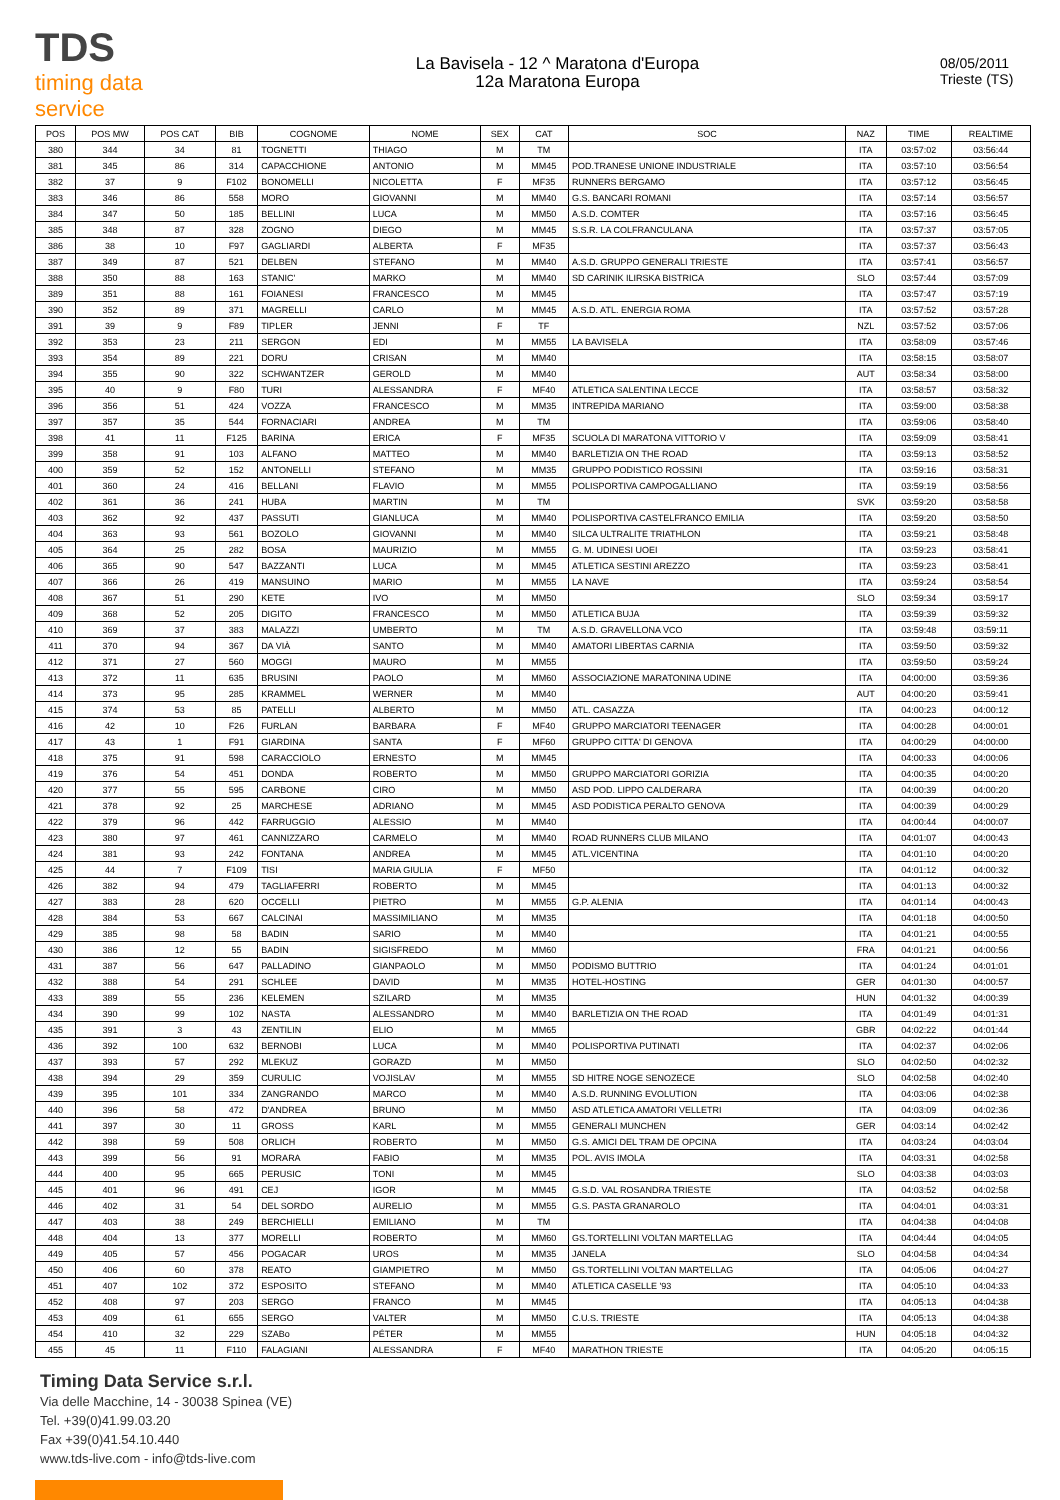TDS
timing data service
La Bavisela - 12 ^ Maratona d'Europa
12a Maratona Europa
08/05/2011
Trieste (TS)
| POS | POS MW | POS CAT | BIB | COGNOME | NOME | SEX | CAT | SOC | NAZ | TIME | REALTIME |
| --- | --- | --- | --- | --- | --- | --- | --- | --- | --- | --- | --- |
| 380 | 344 | 34 | 81 | TOGNETTI | THIAGO | M | TM | | ITA | 03:57:02 | 03:56:44 |
| 381 | 345 | 86 | 314 | CAPACCHIONE | ANTONIO | M | MM45 | POD.TRANESE UNIONE INDUSTRIALE | ITA | 03:57:10 | 03:56:54 |
| 382 | 37 | 9 | F102 | BONOMELLI | NICOLETTA | F | MF35 | RUNNERS BERGAMO | ITA | 03:57:12 | 03:56:45 |
| 383 | 346 | 86 | 558 | MORO | GIOVANNI | M | MM40 | G.S. BANCARI ROMANI | ITA | 03:57:14 | 03:56:57 |
| 384 | 347 | 50 | 185 | BELLINI | LUCA | M | MM50 | A.S.D. COMTER | ITA | 03:57:16 | 03:56:45 |
| 385 | 348 | 87 | 328 | ZOGNO | DIEGO | M | MM45 | S.S.R. LA COLFRANCULANA | ITA | 03:57:37 | 03:57:05 |
| 386 | 38 | 10 | F97 | GAGLIARDI | ALBERTA | F | MF35 | | ITA | 03:57:37 | 03:56:43 |
| 387 | 349 | 87 | 521 | DELBEN | STEFANO | M | MM40 | A.S.D. GRUPPO GENERALI TRIESTE | ITA | 03:57:41 | 03:56:57 |
| 388 | 350 | 88 | 163 | STANIC' | MARKO | M | MM40 | SD CARINIK ILIRSKA BISTRICA | SLO | 03:57:44 | 03:57:09 |
| 389 | 351 | 88 | 161 | FOIANESI | FRANCESCO | M | MM45 | | ITA | 03:57:47 | 03:57:19 |
| 390 | 352 | 89 | 371 | MAGRELLI | CARLO | M | MM45 | A.S.D. ATL. ENERGIA ROMA | ITA | 03:57:52 | 03:57:28 |
| 391 | 39 | 9 | F89 | TIPLER | JENNI | F | TF | | NZL | 03:57:52 | 03:57:06 |
| 392 | 353 | 23 | 211 | SERGON | EDI | M | MM55 | LA BAVISELA | ITA | 03:58:09 | 03:57:46 |
| 393 | 354 | 89 | 221 | DORU | CRISAN | M | MM40 | | ITA | 03:58:15 | 03:58:07 |
| 394 | 355 | 90 | 322 | SCHWANTZER | GEROLD | M | MM40 | | AUT | 03:58:34 | 03:58:00 |
| 395 | 40 | 9 | F80 | TURI | ALESSANDRA | F | MF40 | ATLETICA SALENTINA LECCE | ITA | 03:58:57 | 03:58:32 |
| 396 | 356 | 51 | 424 | VOZZA | FRANCESCO | M | MM35 | INTREPIDA MARIANO | ITA | 03:59:00 | 03:58:38 |
| 397 | 357 | 35 | 544 | FORNACIARI | ANDREA | M | TM | | ITA | 03:59:06 | 03:58:40 |
| 398 | 41 | 11 | F125 | BARINA | ERICA | F | MF35 | SCUOLA DI MARATONA VITTORIO V | ITA | 03:59:09 | 03:58:41 |
| 399 | 358 | 91 | 103 | ALFANO | MATTEO | M | MM40 | BARLETIZIA ON THE ROAD | ITA | 03:59:13 | 03:58:52 |
| 400 | 359 | 52 | 152 | ANTONELLI | STEFANO | M | MM35 | GRUPPO PODISTICO ROSSINI | ITA | 03:59:16 | 03:58:31 |
| 401 | 360 | 24 | 416 | BELLANI | FLAVIO | M | MM55 | POLISPORTIVA CAMPOGALLIANO | ITA | 03:59:19 | 03:58:56 |
| 402 | 361 | 36 | 241 | HUBA | MARTIN | M | TM | | SVK | 03:59:20 | 03:58:58 |
| 403 | 362 | 92 | 437 | PASSUTI | GIANLUCA | M | MM40 | POLISPORTIVA CASTELFRANCO EMILIA | ITA | 03:59:20 | 03:58:50 |
| 404 | 363 | 93 | 561 | BOZOLO | GIOVANNI | M | MM40 | SILCA ULTRALITE TRIATHLON | ITA | 03:59:21 | 03:58:48 |
| 405 | 364 | 25 | 282 | BOSA | MAURIZIO | M | MM55 | G. M. UDINESI UOEI | ITA | 03:59:23 | 03:58:41 |
| 406 | 365 | 90 | 547 | BAZZANTI | LUCA | M | MM45 | ATLETICA SESTINI AREZZO | ITA | 03:59:23 | 03:58:41 |
| 407 | 366 | 26 | 419 | MANSUINO | MARIO | M | MM55 | LA NAVE | ITA | 03:59:24 | 03:58:54 |
| 408 | 367 | 51 | 290 | KETE | IVO | M | MM50 | | SLO | 03:59:34 | 03:59:17 |
| 409 | 368 | 52 | 205 | DIGITO | FRANCESCO | M | MM50 | ATLETICA BUJA | ITA | 03:59:39 | 03:59:32 |
| 410 | 369 | 37 | 383 | MALAZZI | UMBERTO | M | TM | A.S.D. GRAVELLONA VCO | ITA | 03:59:48 | 03:59:11 |
| 411 | 370 | 94 | 367 | DA VIÀ | SANTO | M | MM40 | AMATORI LIBERTAS CARNIA | ITA | 03:59:50 | 03:59:32 |
| 412 | 371 | 27 | 560 | MOGGI | MAURO | M | MM55 | | ITA | 03:59:50 | 03:59:24 |
| 413 | 372 | 11 | 635 | BRUSINI | PAOLO | M | MM60 | ASSOCIAZIONE MARATONINA UDINE | ITA | 04:00:00 | 03:59:36 |
| 414 | 373 | 95 | 285 | KRAMMEL | WERNER | M | MM40 | | AUT | 04:00:20 | 03:59:41 |
| 415 | 374 | 53 | 85 | PATELLI | ALBERTO | M | MM50 | ATL. CASAZZA | ITA | 04:00:23 | 04:00:12 |
| 416 | 42 | 10 | F26 | FURLAN | BARBARA | F | MF40 | GRUPPO MARCIATORI TEENAGER | ITA | 04:00:28 | 04:00:01 |
| 417 | 43 | 1 | F91 | GIARDINA | SANTA | F | MF60 | GRUPPO CITTA' DI GENOVA | ITA | 04:00:29 | 04:00:00 |
| 418 | 375 | 91 | 598 | CARACCIOLO | ERNESTO | M | MM45 | | ITA | 04:00:33 | 04:00:06 |
| 419 | 376 | 54 | 451 | DONDA | ROBERTO | M | MM50 | GRUPPO MARCIATORI GORIZIA | ITA | 04:00:35 | 04:00:20 |
| 420 | 377 | 55 | 595 | CARBONE | CIRO | M | MM50 | ASD POD. LIPPO CALDERARA | ITA | 04:00:39 | 04:00:20 |
| 421 | 378 | 92 | 25 | MARCHESE | ADRIANO | M | MM45 | ASD PODISTICA PERALTO GENOVA | ITA | 04:00:39 | 04:00:29 |
| 422 | 379 | 96 | 442 | FARRUGGIO | ALESSIO | M | MM40 | | ITA | 04:00:44 | 04:00:07 |
| 423 | 380 | 97 | 461 | CANNIZZARO | CARMELO | M | MM40 | ROAD RUNNERS CLUB MILANO | ITA | 04:01:07 | 04:00:43 |
| 424 | 381 | 93 | 242 | FONTANA | ANDREA | M | MM45 | ATL.VICENTINA | ITA | 04:01:10 | 04:00:20 |
| 425 | 44 | 7 | F109 | TISI | MARIA GIULIA | F | MF50 | | ITA | 04:01:12 | 04:00:32 |
| 426 | 382 | 94 | 479 | TAGLIAFERRI | ROBERTO | M | MM45 | | ITA | 04:01:13 | 04:00:32 |
| 427 | 383 | 28 | 620 | OCCELLI | PIETRO | M | MM55 | G.P. ALENIA | ITA | 04:01:14 | 04:00:43 |
| 428 | 384 | 53 | 667 | CALCINAI | MASSIMILIANO | M | MM35 | | ITA | 04:01:18 | 04:00:50 |
| 429 | 385 | 98 | 58 | BADIN | SARIO | M | MM40 | | ITA | 04:01:21 | 04:00:55 |
| 430 | 386 | 12 | 55 | BADIN | SIGISFREDO | M | MM60 | | FRA | 04:01:21 | 04:00:56 |
| 431 | 387 | 56 | 647 | PALLADINO | GIANPAOLO | M | MM50 | PODISMO BUTTRIO | ITA | 04:01:24 | 04:01:01 |
| 432 | 388 | 54 | 291 | SCHLEE | DAVID | M | MM35 | HOTEL-HOSTING | GER | 04:01:30 | 04:00:57 |
| 433 | 389 | 55 | 236 | KELEMEN | SZILARD | M | MM35 | | HUN | 04:01:32 | 04:00:39 |
| 434 | 390 | 99 | 102 | NASTA | ALESSANDRO | M | MM40 | BARLETIZIA ON THE ROAD | ITA | 04:01:49 | 04:01:31 |
| 435 | 391 | 3 | 43 | ZENTILIN | ELIO | M | MM65 | | GBR | 04:02:22 | 04:01:44 |
| 436 | 392 | 100 | 632 | BERNOBI | LUCA | M | MM40 | POLISPORTIVA PUTINATI | ITA | 04:02:37 | 04:02:06 |
| 437 | 393 | 57 | 292 | MLEKUZ | GORAZD | M | MM50 | | SLO | 04:02:50 | 04:02:32 |
| 438 | 394 | 29 | 359 | CURULIC | VOJISLAV | M | MM55 | SD HITRE NOGE SENOZECE | SLO | 04:02:58 | 04:02:40 |
| 439 | 395 | 101 | 334 | ZANGRANDO | MARCO | M | MM40 | A.S.D. RUNNING EVOLUTION | ITA | 04:03:06 | 04:02:38 |
| 440 | 396 | 58 | 472 | D'ANDREA | BRUNO | M | MM50 | ASD ATLETICA AMATORI VELLETRI | ITA | 04:03:09 | 04:02:36 |
| 441 | 397 | 30 | 11 | GROSS | KARL | M | MM55 | GENERALI MUNCHEN | GER | 04:03:14 | 04:02:42 |
| 442 | 398 | 59 | 508 | ORLICH | ROBERTO | M | MM50 | G.S. AMICI DEL TRAM DE OPCINA | ITA | 04:03:24 | 04:03:04 |
| 443 | 399 | 56 | 91 | MORARA | FABIO | M | MM35 | POL. AVIS IMOLA | ITA | 04:03:31 | 04:02:58 |
| 444 | 400 | 95 | 665 | PERUSIC | TONI | M | MM45 | | SLO | 04:03:38 | 04:03:03 |
| 445 | 401 | 96 | 491 | CEJ | IGOR | M | MM45 | G.S.D. VAL ROSANDRA TRIESTE | ITA | 04:03:52 | 04:02:58 |
| 446 | 402 | 31 | 54 | DEL SORDO | AURELIO | M | MM55 | G.S. PASTA GRANAROLO | ITA | 04:04:01 | 04:03:31 |
| 447 | 403 | 38 | 249 | BERCHIELLI | EMILIANO | M | TM | | ITA | 04:04:38 | 04:04:08 |
| 448 | 404 | 13 | 377 | MORELLI | ROBERTO | M | MM60 | GS.TORTELLINI VOLTAN MARTELLAG | ITA | 04:04:44 | 04:04:05 |
| 449 | 405 | 57 | 456 | POGACAR | UROS | M | MM35 | JANELA | SLO | 04:04:58 | 04:04:34 |
| 450 | 406 | 60 | 378 | REATO | GIAMPIETRO | M | MM50 | GS.TORTELLINI VOLTAN MARTELLAG | ITA | 04:05:06 | 04:04:27 |
| 451 | 407 | 102 | 372 | ESPOSITO | STEFANO | M | MM40 | ATLETICA CASELLE '93 | ITA | 04:05:10 | 04:04:33 |
| 452 | 408 | 97 | 203 | SERGO | FRANCO | M | MM45 | | ITA | 04:05:13 | 04:04:38 |
| 453 | 409 | 61 | 655 | SERGO | VALTER | M | MM50 | C.U.S. TRIESTE | ITA | 04:05:13 | 04:04:38 |
| 454 | 410 | 32 | 229 | SZABo | PÉTER | M | MM55 | | HUN | 04:05:18 | 04:04:32 |
| 455 | 45 | 11 | F110 | FALAGIANI | ALESSANDRA | F | MF40 | MARATHON TRIESTE | ITA | 04:05:20 | 04:05:15 |
Timing Data Service s.r.l.
Via delle Macchine, 14 - 30038 Spinea (VE)
Tel. +39(0)41.99.03.20
Fax +39(0)41.54.10.440
www.tds-live.com - info@tds-live.com